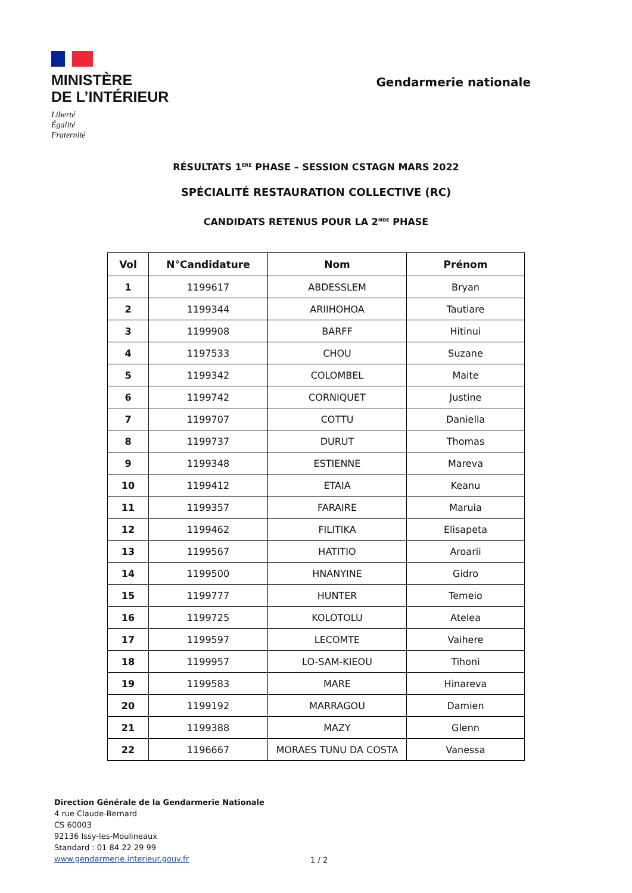MINISTÈRE
DE L’INTÉRIEUR
Liberté
Égalité
Fraternité
Gendarmerie nationale
RÉSULTATS 1<sup>ERE</sup> PHASE – SESSION CSTAGN MARS 2022
SPÉCIALITÉ RESTAURATION COLLECTIVE (RC)
CANDIDATS RETENUS POUR LA 2<sup>NDE</sup> PHASE
| Vol | N°Candidature | Nom | Prénom |
| --- | --- | --- | --- |
| 1 | 1199617 | ABDESSLEM | Bryan |
| 2 | 1199344 | ARIIHOHOA | Tautiare |
| 3 | 1199908 | BARFF | Hitinui |
| 4 | 1197533 | CHOU | Suzane |
| 5 | 1199342 | COLOMBEL | Maite |
| 6 | 1199742 | CORNIQUET | Justine |
| 7 | 1199707 | COTTU | Daniella |
| 8 | 1199737 | DURUT | Thomas |
| 9 | 1199348 | ESTIENNE | Mareva |
| 10 | 1199412 | ETAIA | Keanu |
| 11 | 1199357 | FARAIRE | Maruia |
| 12 | 1199462 | FILITIKA | Elisapeta |
| 13 | 1199567 | HATITIO | Aroarii |
| 14 | 1199500 | HNANYINE | Gidro |
| 15 | 1199777 | HUNTER | Temeio |
| 16 | 1199725 | KOLOTOLU | Atelea |
| 17 | 1199597 | LECOMTE | Vaihere |
| 18 | 1199957 | LO-SAM-KIEOU | Tihoni |
| 19 | 1199583 | MARE | Hinareva |
| 20 | 1199192 | MARRAGOU | Damien |
| 21 | 1199388 | MAZY | Glenn |
| 22 | 1196667 | MORAES TUNU DA COSTA | Vanessa |
Direction Générale de la Gendarmerie Nationale
4 rue Claude-Bernard
CS 60003
92136 Issy-les-Moulineaux
Standard : 01 84 22 29 99
www.gendarmerie.interieur.gouv.fr
1 / 2